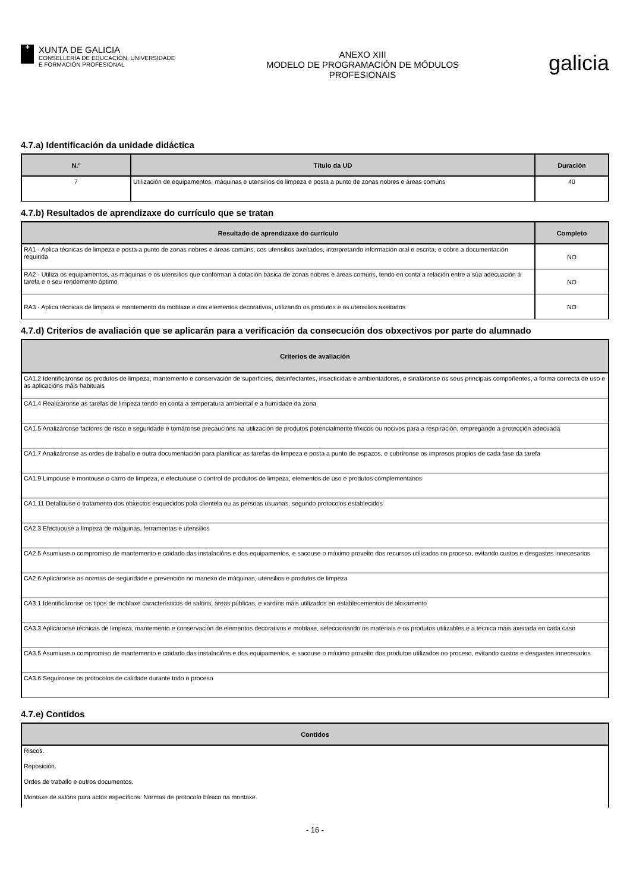✚
XUNTA DE GALICIA
CONSELLERÍA DE EDUCACIÓN, UNIVERSIDADE
E FORMACIÓN PROFESIONAL
ANEXO XIII
MODELO DE PROGRAMACIÓN DE MÓDULOS
PROFESIONAIS
galicia
4.7.a) Identificación da unidade didáctica
| N.º | Título da UD | Duración |
| --- | --- | --- |
| 7 | Utilización de equipamentos, máquinas e utensilios de limpeza e posta a punto de zonas nobres e áreas comúns | 40 |
4.7.b) Resultados de aprendizaxe do currículo que se tratan
| Resultado de aprendizaxe do currículo | Completo |
| --- | --- |
| RA1 - Aplica técnicas de limpeza e posta a punto de zonas nobres e áreas comúns, cos utensilios axeitados, interpretando información oral e escrita, e cobre a documentación requirida | NO |
| RA2 - Utiliza os equipamentos, as máquinas e os utensilios que conforman a dotación básica de zonas nobres e áreas comúns, tendo en conta a relación entre a súa adecuación á tarefa e o seu rendemento óptimo | NO |
| RA3 - Aplica técnicas de limpeza e mantemento da moblaxe e dos elementos decorativos, utilizando os produtos e os utensilios axeitados | NO |
4.7.d) Criterios de avaliación que se aplicarán para a verificación da consecución dos obxectivos por parte do alumnado
| Criterios de avaliación |
| --- |
| CA1.2 Identificáronse os produtos de limpeza, mantemento e conservación de superficies, desinfectantes, insecticidas e ambientadores, e sinaláronse os seus principais compoñentes, a forma correcta de uso e as aplicacións máis habituais |
| CA1.4 Realizáronse as tarefas de limpeza tendo en conta a temperatura ambiental e a humidade da zona |
| CA1.5 Analizáronse factores de risco e seguridade e tomáronse precaucións na utilización de produtos potencialmente tóxicos ou nocivos para a respiración, empregando a protección adecuada |
| CA1.7 Analizáronse as ordes de traballo e outra documentación para planificar as tarefas de limpeza e posta a punto de espazos, e cubríronse os impresos propios de cada fase da tarefa |
| CA1.9 Limpouse e montouse o carro de limpeza, e efectuouse o control de produtos de limpeza, elementos de uso e produtos complementarios |
| CA1.11 Detallouse o tratamento dos obxectos esquecidos pola clientela ou as persoas usuarias, segundo protocolos establecidos |
| CA2.3 Efectuouse a limpeza de máquinas, ferramentas e utensilios |
| CA2.5 Asumiuse o compromiso de mantemento e coidado das instalacións e dos equipamentos, e sacouse o máximo proveito dos recursos utilizados no proceso, evitando custos e desgastes innecesarios |
| CA2.6 Aplicáronse as normas de seguridade e prevención no manexo de máquinas, utensilios e produtos de limpeza |
| CA3.1 Identificáronse os tipos de moblaxe característicos de salóns, áreas públicas, e xardíns máis utilizados en establecementos de aloxamento |
| CA3.3 Aplicáronse técnicas de limpeza, mantemento e conservación de elementos decorativos e moblaxe, seleccionando os materiais e os produtos utilizables e a técnica máis axeitada en cada caso |
| CA3.5 Asumiuse o compromiso de mantemento e coidado das instalacións e dos equipamentos, e sacouse o máximo proveito dos produtos utilizados no proceso, evitando custos e desgastes innecesarios |
| CA3.6 Seguíronse os protocolos de calidade durante todo o proceso |
4.7.e) Contidos
| Contidos |
| --- |
| Riscos. |
| Reposición. |
| Ordes de traballo e outros documentos. |
| Montaxe de salóns para actos específicos. Normas de protocolo básico na montaxe. |
- 16 -